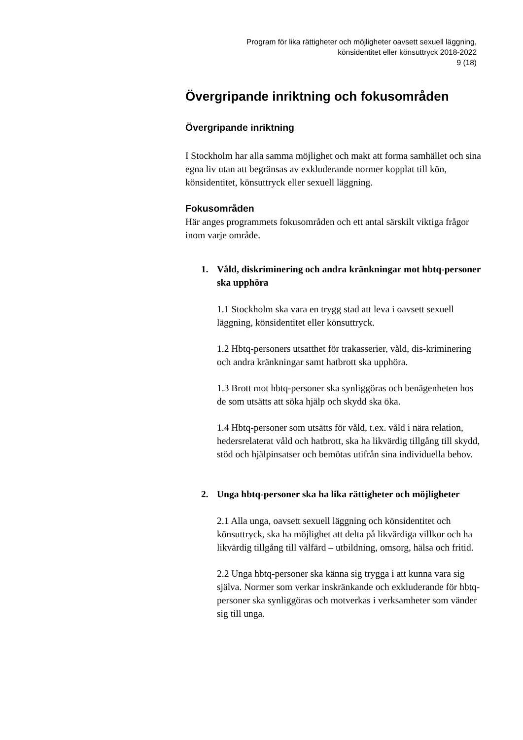Program för lika rättigheter och möjligheter oavsett sexuell läggning,
könsidentitet eller könsuttryck 2018-2022
9 (18)
Övergripande inriktning och fokusområden
Övergripande inriktning
I Stockholm har alla samma möjlighet och makt att forma samhället och sina egna liv utan att begränsas av exkluderande normer kopplat till kön, könsidentitet, könsuttryck eller sexuell läggning.
Fokusområden
Här anges programmets fokusområden och ett antal särskilt viktiga frågor inom varje område.
1. Våld, diskriminering och andra kränkningar mot hbtq-personer ska upphöra
1.1 Stockholm ska vara en trygg stad att leva i oavsett sexuell läggning, könsidentitet eller könsuttryck.
1.2 Hbtq-personers utsatthet för trakasserier, våld, dis-kriminering och andra kränkningar samt hatbrott ska upphöra.
1.3 Brott mot hbtq-personer ska synliggöras och benägenheten hos de som utsätts att söka hjälp och skydd ska öka.
1.4 Hbtq-personer som utsätts för våld, t.ex. våld i nära relation, hedersrelaterat våld och hatbrott, ska ha likvärdig tillgång till skydd, stöd och hjälpinsatser och bemötas utifrån sina individuella behov.
2. Unga hbtq-personer ska ha lika rättigheter och möjligheter
2.1 Alla unga, oavsett sexuell läggning och könsidentitet och könsuttryck, ska ha möjlighet att delta på likvärdiga villkor och ha likvärdig tillgång till välfärd – utbildning, omsorg, hälsa och fritid.
2.2 Unga hbtq-personer ska känna sig trygga i att kunna vara sig själva. Normer som verkar inskränkande och exkluderande för hbtq-personer ska synliggöras och motverkas i verksamheter som vänder sig till unga.